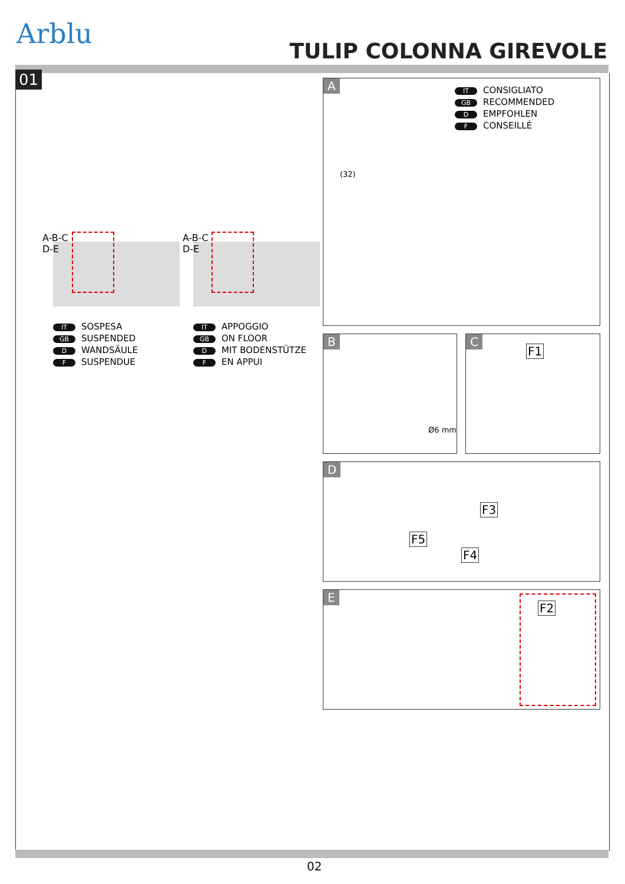Arblu
TULIP COLONNA GIREVOLE
01
A-B-C
D-E
A-B-C
D-E
IT SOSPESA
GB SUSPENDED
D WANDSÄULE
F SUSPENDUE
IT APPOGGIO
GB ON FLOOR
D MIT BODENSTÜTZE
F EN APPUI
A
IT CONSIGLIATO
GB RECOMMENDED
D EMPFOHLEN
F CONSEILLÉ
(32)
B
Ø6 mm
C
F1
D
F3
F5
F4
E
F2
02